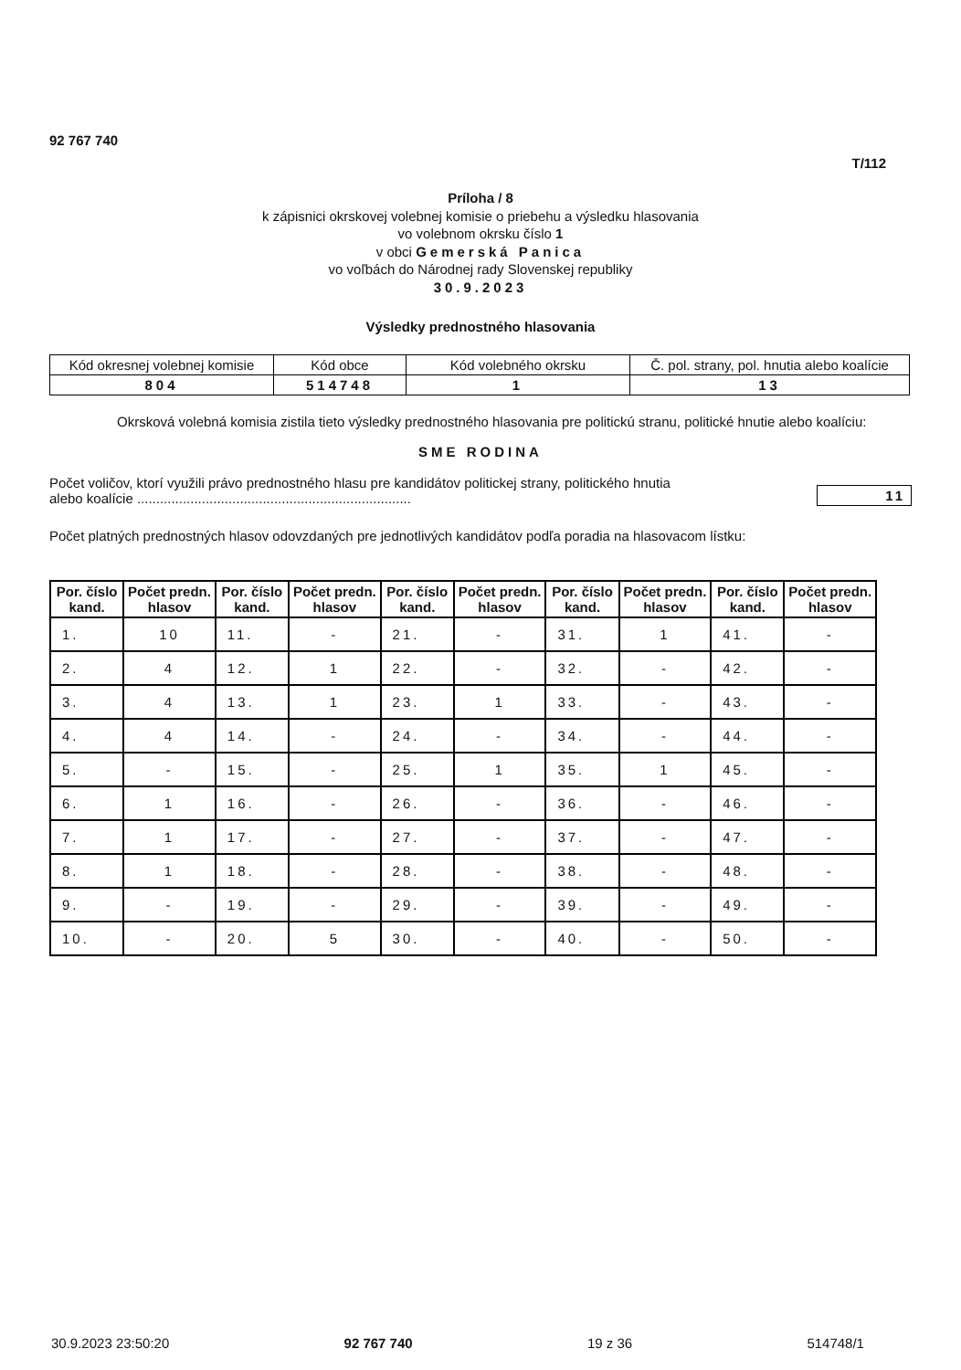92 767 740
T/112
Príloha / 8
k zápisnici okrskovej volebnej komisie o priebehu a výsledku hlasovania
vo volebnom okrsku číslo 1
v obci Gemerská Panica
vo voľbách do Národnej rady Slovenskej republiky
30.9.2023
Výsledky prednostného hlasovania
| Kód okresnej volebnej komisie | Kód obce | Kód volebného okrsku | Č. pol. strany, pol. hnutia alebo koalície |
| 804 | 514748 | 1 | 13 |
Okrsková volebná komisia zistila tieto výsledky prednostného hlasovania pre politickú stranu, politické hnutie alebo koalíciu:
SME RODINA
Počet voličov, ktorí využili právo prednostného hlasu pre kandidátov politickej strany, politického hnutia
alebo koalície ........................................................................
11
Počet platných prednostných hlasov odovzdaných pre jednotlivých kandidátov podľa poradia na hlasovacom lístku:
| Por. číslo kand. | Počet predn. hlasov | Por. číslo kand. | Počet predn. hlasov | Por. číslo kand. | Počet predn. hlasov | Por. číslo kand. | Počet predn. hlasov | Por. číslo kand. | Počet predn. hlasov |
| --- | --- | --- | --- | --- | --- | --- | --- | --- | --- |
| 1. | 10 | 11. | - | 21. | - | 31. | 1 | 41. | - |
| 2. | 4 | 12. | 1 | 22. | - | 32. | - | 42. | - |
| 3. | 4 | 13. | 1 | 23. | 1 | 33. | - | 43. | - |
| 4. | 4 | 14. | - | 24. | - | 34. | - | 44. | - |
| 5. | - | 15. | - | 25. | 1 | 35. | 1 | 45. | - |
| 6. | 1 | 16. | - | 26. | - | 36. | - | 46. | - |
| 7. | 1 | 17. | - | 27. | - | 37. | - | 47. | - |
| 8. | 1 | 18. | - | 28. | - | 38. | - | 48. | - |
| 9. | - | 19. | - | 29. | - | 39. | - | 49. | - |
| 10. | - | 20. | 5 | 30. | - | 40. | - | 50. | - |
30.9.2023 23:50:20 92 767 740 19 z 36 514748/1